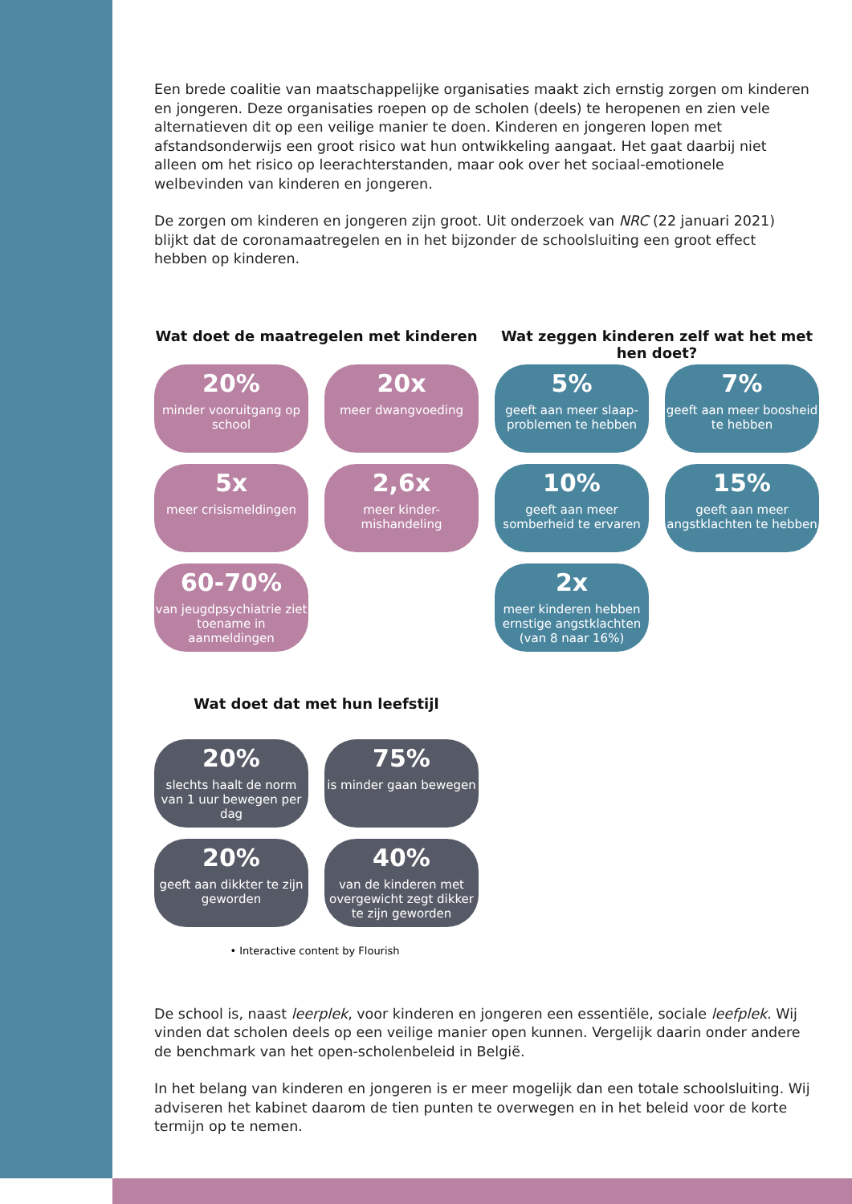Een brede coalitie van maatschappelijke organisaties maakt zich ernstig zorgen om kinderen en jongeren. Deze organisaties roepen op de scholen (deels) te heropenen en zien vele alternatieven dit op een veilige manier te doen. Kinderen en jongeren lopen met afstandsonderwijs een groot risico wat hun ontwikkeling aangaat. Het gaat daarbij niet alleen om het risico op leerachterstanden, maar ook over het sociaal-emotionele welbevinden van kinderen en jongeren.
De zorgen om kinderen en jongeren zijn groot. Uit onderzoek van NRC (22 januari 2021) blijkt dat de coronamaatregelen en in het bijzonder de schoolsluiting een groot effect hebben op kinderen.
Wat doet de maatregelen met kinderen
Wat zeggen kinderen zelf wat het met hen doet?
20%
minder vooruitgang op school
20x
meer dwangvoeding
5%
geeft aan meer slaap-problemen te hebben
7%
geeft aan meer boosheid te hebben
5x
meer crisismeldingen
2,6x
meer kinder-mishandeling
10%
geeft aan meer somberheid te ervaren
15%
geeft aan meer angstklachten te hebben
60-70%
van jeugdpsychiatrie ziet toename in aanmeldingen
2x
meer kinderen hebben ernstige angstklachten (van 8 naar 16%)
Wat doet dat met hun leefstijl
20%
slechts haalt de norm van 1 uur bewegen per dag
75%
is minder gaan bewegen
20%
geeft aan dikkter te zijn geworden
40%
van de kinderen met overgewicht zegt dikker te zijn geworden
• Interactive content by Flourish
De school is, naast leerplek, voor kinderen en jongeren een essentiële, sociale leefplek. Wij vinden dat scholen deels op een veilige manier open kunnen. Vergelijk daarin onder andere de benchmark van het open-scholenbeleid in België.
In het belang van kinderen en jongeren is er meer mogelijk dan een totale schoolsluiting. Wij adviseren het kabinet daarom de tien punten te overwegen en in het beleid voor de korte termijn op te nemen.